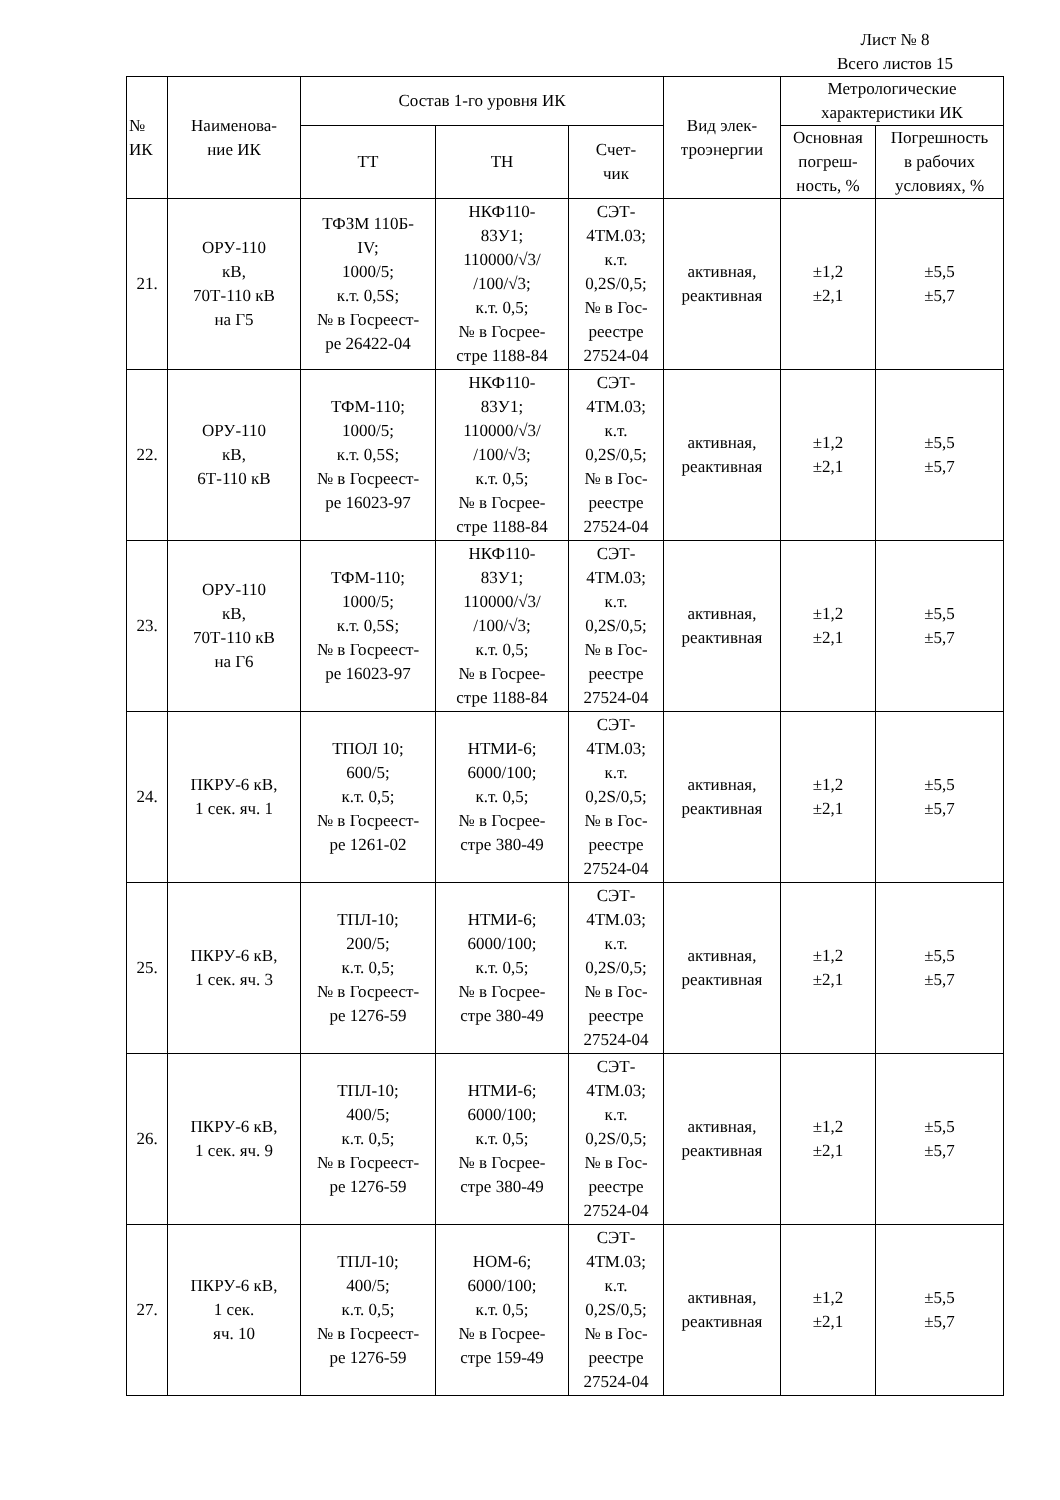Лист № 8
Всего листов 15
| № ИК | Наименова- ние ИК | Состав 1-го уровня ИК | | | Вид элек- троэнергии | Метрологические характеристики ИК | |
| --- | --- | --- | --- | --- | --- | --- | --- |
| | | ТТ | ТН | Счет- чик | | Основная погреш- ность, % | Погрешность в рабочих условиях, % |
| 21. | ОРУ-110 кВ, 70Т-110 кВ на Г5 | ТФЗМ 110Б- IV; 1000/5; к.т. 0,5S; № в Госреест- ре 26422-04 | НКФ110- 83У1; 110000/√3/ /100/√3; к.т. 0,5; № в Госрее- стре 1188-84 | СЭТ- 4ТМ.03; к.т. 0,2S/0,5; № в Гос- реестре 27524-04 | активная, реактивная | ±1,2 ±2,1 | ±5,5 ±5,7 |
| 22. | ОРУ-110 кВ, 6Т-110 кВ | ТФМ-110; 1000/5; к.т. 0,5S; № в Госреест- ре 16023-97 | НКФ110- 83У1; 110000/√3/ /100/√3; к.т. 0,5; № в Госрее- стре 1188-84 | СЭТ- 4ТМ.03; к.т. 0,2S/0,5; № в Гос- реестре 27524-04 | активная, реактивная | ±1,2 ±2,1 | ±5,5 ±5,7 |
| 23. | ОРУ-110 кВ, 70Т-110 кВ на Г6 | ТФМ-110; 1000/5; к.т. 0,5S; № в Госреест- ре 16023-97 | НКФ110- 83У1; 110000/√3/ /100/√3; к.т. 0,5; № в Госрее- стре 1188-84 | СЭТ- 4ТМ.03; к.т. 0,2S/0,5; № в Гос- реестре 27524-04 | активная, реактивная | ±1,2 ±2,1 | ±5,5 ±5,7 |
| 24. | ПКРУ-6 кВ, 1 сек. яч. 1 | ТПОЛ 10; 600/5; к.т. 0,5; № в Госреест- ре 1261-02 | НТМИ-6; 6000/100; к.т. 0,5; № в Госрее- стре 380-49 | СЭТ- 4ТМ.03; к.т. 0,2S/0,5; № в Гос- реестре 27524-04 | активная, реактивная | ±1,2 ±2,1 | ±5,5 ±5,7 |
| 25. | ПКРУ-6 кВ, 1 сек. яч. 3 | ТПЛ-10; 200/5; к.т. 0,5; № в Госреест- ре 1276-59 | НТМИ-6; 6000/100; к.т. 0,5; № в Госрее- стре 380-49 | СЭТ- 4ТМ.03; к.т. 0,2S/0,5; № в Гос- реестре 27524-04 | активная, реактивная | ±1,2 ±2,1 | ±5,5 ±5,7 |
| 26. | ПКРУ-6 кВ, 1 сек. яч. 9 | ТПЛ-10; 400/5; к.т. 0,5; № в Госреест- ре 1276-59 | НТМИ-6; 6000/100; к.т. 0,5; № в Госрее- стре 380-49 | СЭТ- 4ТМ.03; к.т. 0,2S/0,5; № в Гос- реестре 27524-04 | активная, реактивная | ±1,2 ±2,1 | ±5,5 ±5,7 |
| 27. | ПКРУ-6 кВ, 1 сек. яч. 10 | ТПЛ-10; 400/5; к.т. 0,5; № в Госреест- ре 1276-59 | НОМ-6; 6000/100; к.т. 0,5; № в Госрее- стре 159-49 | СЭТ- 4ТМ.03; к.т. 0,2S/0,5; № в Гос- реестре 27524-04 | активная, реактивная | ±1,2 ±2,1 | ±5,5 ±5,7 |